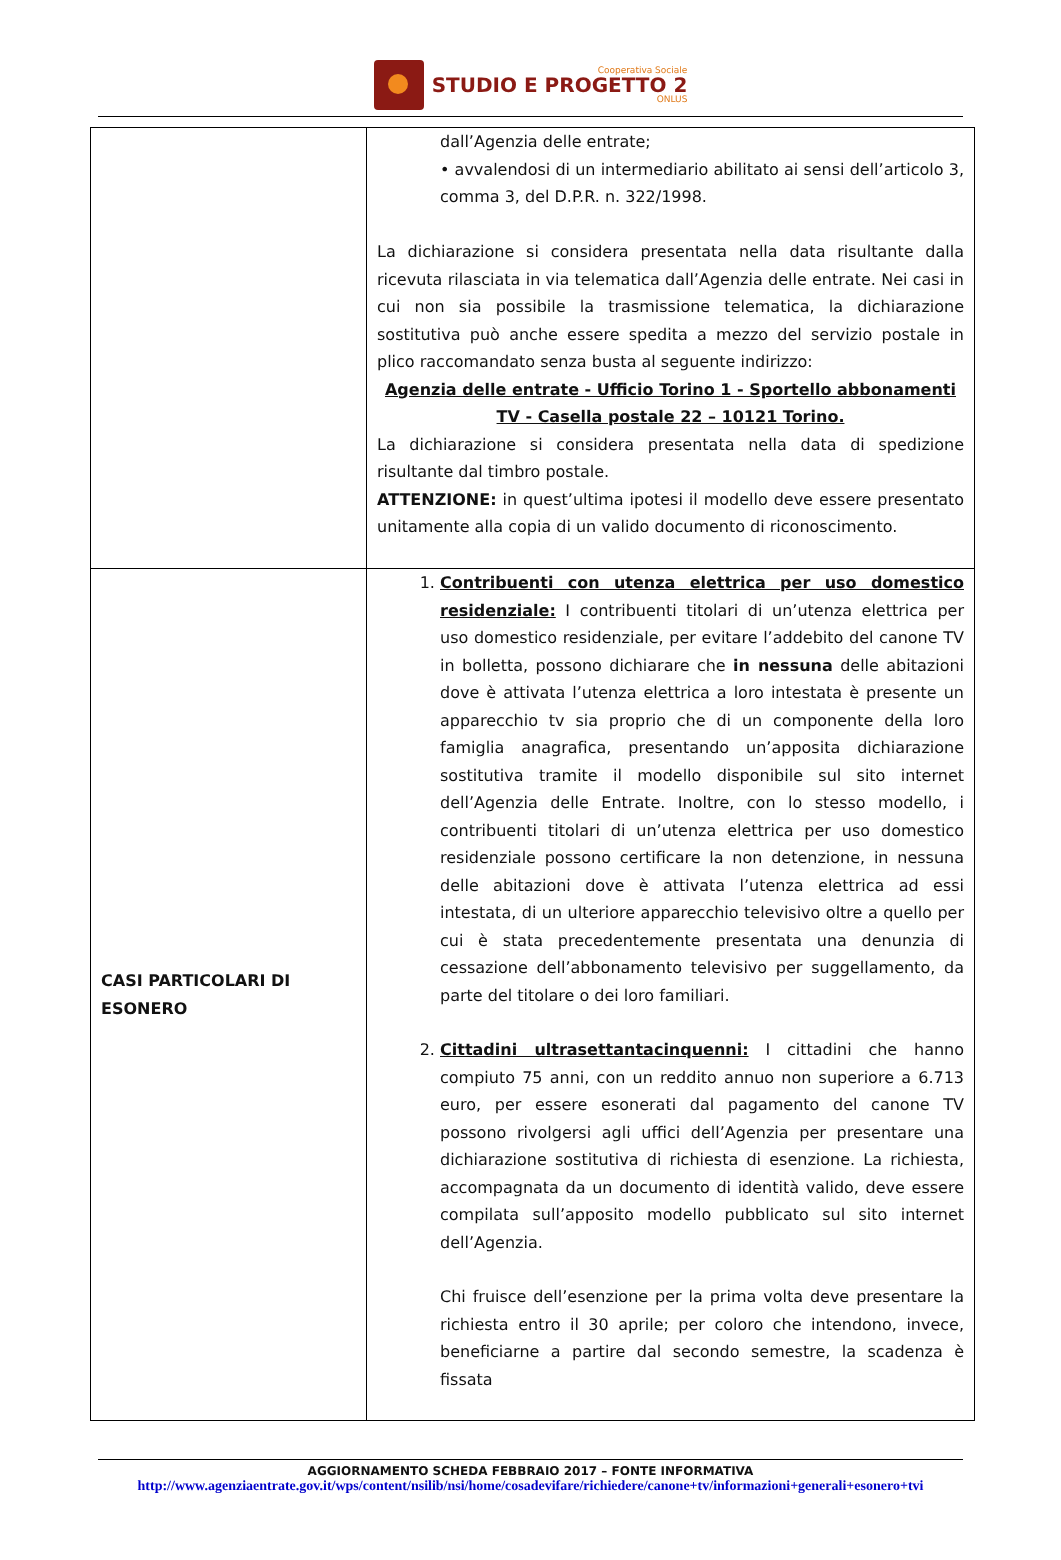Cooperativa Sociale
STUDIO E PROGETTO 2
ONLUS
| | dall’Agenzia delle entrate; • avvalendosi di un intermediario abilitato ai sensi dell’articolo 3, comma 3, del D.P.R. n. 322/1998. La dichiarazione si considera presentata nella data risultante dalla ricevuta rilasciata in via telematica dall’Agenzia delle entrate. Nei casi in cui non sia possibile la trasmissione telematica, la dichiarazione sostitutiva può anche essere spedita a mezzo del servizio postale in plico raccomandato senza busta al seguente indirizzo: Agenzia delle entrate - Ufficio Torino 1 - Sportello abbonamenti TV - Casella postale 22 – 10121 Torino. La dichiarazione si considera presentata nella data di spedizione risultante dal timbro postale. ATTENZIONE: in quest’ultima ipotesi il modello deve essere presentato unitamente alla copia di un valido documento di riconoscimento. |
| CASI PARTICOLARI DI ESONERO | 1. Contribuenti con utenza elettrica per uso domestico residenziale: I contribuenti titolari di un’utenza elettrica per uso domestico residenziale, per evitare l’addebito del canone TV in bolletta, possono dichiarare che in nessuna delle abitazioni dove è attivata l’utenza elettrica a loro intestata è presente un apparecchio tv sia proprio che di un componente della loro famiglia anagrafica, presentando un’apposita dichiarazione sostitutiva tramite il modello disponibile sul sito internet dell’Agenzia delle Entrate. Inoltre, con lo stesso modello, i contribuenti titolari di un’utenza elettrica per uso domestico residenziale possono certificare la non detenzione, in nessuna delle abitazioni dove è attivata l’utenza elettrica ad essi intestata, di un ulteriore apparecchio televisivo oltre a quello per cui è stata precedentemente presentata una denunzia di cessazione dell’abbonamento televisivo per suggellamento, da parte del titolare o dei loro familiari. 2. Cittadini ultrasettantacinquenni: I cittadini che hanno compiuto 75 anni, con un reddito annuo non superiore a 6.713 euro, per essere esonerati dal pagamento del canone TV possono rivolgersi agli uffici dell’Agenzia per presentare una dichiarazione sostitutiva di richiesta di esenzione. La richiesta, accompagnata da un documento di identità valido, deve essere compilata sull’apposito modello pubblicato sul sito internet dell’Agenzia. Chi fruisce dell’esenzione per la prima volta deve presentare la richiesta entro il 30 aprile; per coloro che intendono, invece, beneficiarne a partire dal secondo semestre, la scadenza è fissata |
AGGIORNAMENTO SCHEDA FEBBRAIO 2017 – FONTE INFORMATIVA
http://www.agenziaentrate.gov.it/wps/content/nsilib/nsi/home/cosadevifare/richiedere/canone+tv/informazioni+generali+esonero+tvi